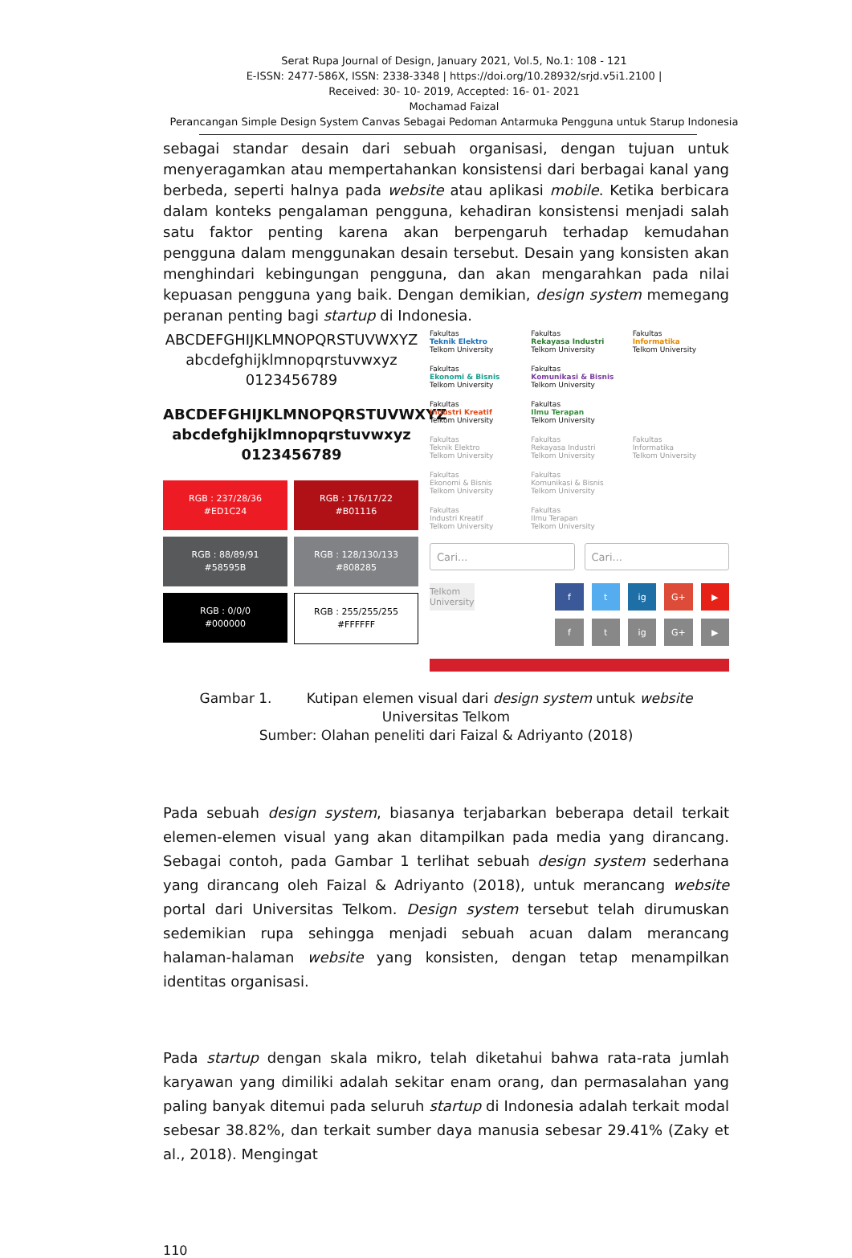Serat Rupa Journal of Design, January 2021, Vol.5, No.1: 108 - 121
E-ISSN: 2477-586X, ISSN: 2338-3348 | https://doi.org/10.28932/srjd.v5i1.2100 |
Received: 30- 10- 2019, Accepted: 16- 01- 2021
Mochamad Faizal
Perancangan Simple Design System Canvas Sebagai Pedoman Antarmuka Pengguna untuk Starup Indonesia
sebagai standar desain dari sebuah organisasi, dengan tujuan untuk menyeragamkan atau mempertahankan konsistensi dari berbagai kanal yang berbeda, seperti halnya pada website atau aplikasi mobile. Ketika berbicara dalam konteks pengalaman pengguna, kehadiran konsistensi menjadi salah satu faktor penting karena akan berpengaruh terhadap kemudahan pengguna dalam menggunakan desain tersebut. Desain yang konsisten akan menghindari kebingungan pengguna, dan akan mengarahkan pada nilai kepuasan pengguna yang baik. Dengan demikian, design system memegang peranan penting bagi startup di Indonesia.
ABCDEFGHIJKLMNOPQRSTUVWXYZ
abcdefghijklmnopqrstuvwxyz
0123456789
ABCDEFGHIJKLMNOPQRSTUVWXYZ
abcdefghijklmnopqrstuvwxyz
0123456789
RGB : 237/28/36
#ED1C24
RGB : 176/17/22
#B01116
RGB : 88/89/91
#58595B
RGB : 128/130/133
#808285
RGB : 0/0/0
#000000
RGB : 255/255/255
#FFFFFF
Fakultas
Teknik Elektro
Telkom University
Fakultas
Rekayasa Industri
Telkom University
Fakultas
Informatika
Telkom University
Fakultas
Ekonomi & Bisnis
Telkom University
Fakultas
Komunikasi & Bisnis
Telkom University
Fakultas
Industri Kreatif
Telkom University
Fakultas
Ilmu Terapan
Telkom University
Fakultas
Teknik Elektro
Telkom University
Fakultas
Rekayasa Industri
Telkom University
Fakultas
Informatika
Telkom University
Fakultas
Ekonomi & Bisnis
Telkom University
Fakultas
Komunikasi & Bisnis
Telkom University
Fakultas
Industri Kreatif
Telkom University
Fakultas
Ilmu Terapan
Telkom University
Cari... Cari...
Telkom University
f
t
ig
G+
▶
f
t
ig
G+
▶
Gambar 1. Kutipan elemen visual dari design system untuk website
Universitas Telkom
Sumber: Olahan peneliti dari Faizal & Adriyanto (2018)
Pada sebuah design system, biasanya terjabarkan beberapa detail terkait elemen-elemen visual yang akan ditampilkan pada media yang dirancang. Sebagai contoh, pada Gambar 1 terlihat sebuah design system sederhana yang dirancang oleh Faizal & Adriyanto (2018), untuk merancang website portal dari Universitas Telkom. Design system tersebut telah dirumuskan sedemikian rupa sehingga menjadi sebuah acuan dalam merancang halaman-halaman website yang konsisten, dengan tetap menampilkan identitas organisasi.
Pada startup dengan skala mikro, telah diketahui bahwa rata-rata jumlah karyawan yang dimiliki adalah sekitar enam orang, dan permasalahan yang paling banyak ditemui pada seluruh startup di Indonesia adalah terkait modal sebesar 38.82%, dan terkait sumber daya manusia sebesar 29.41% (Zaky et al., 2018). Mengingat
110